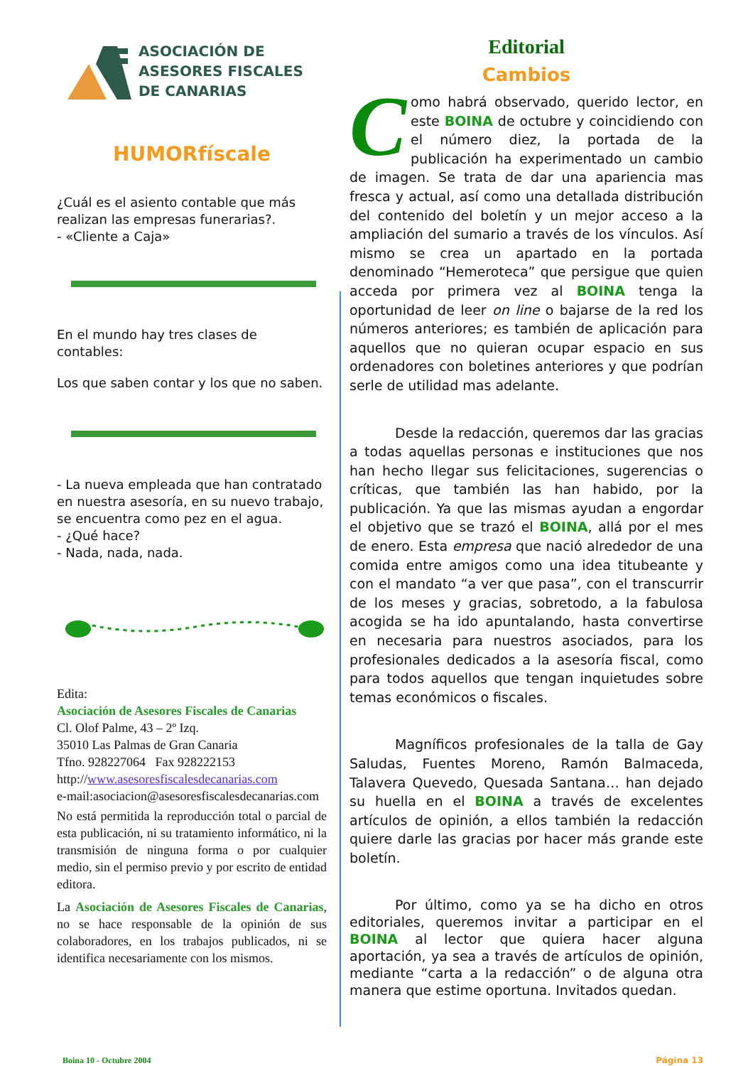ASOCIACIÓN DE
ASESORES FISCALES
DE CANARIAS
HUMORfíscale
¿Cuál es el asiento contable que más realizan las empresas funerarias?.
- «Cliente a Caja»
En el mundo hay tres clases de contables:
Los que saben contar y los que no saben.
- La nueva empleada que han contratado en nuestra asesoría, en su nuevo trabajo, se encuentra como pez en el agua.
- ¿Qué hace?
- Nada, nada, nada.
Edita:
Asociación de Asesores Fiscales de Canarias
Cl. Olof Palme, 43 – 2º Izq.
35010 Las Palmas de Gran Canaria
Tfno. 928227064 Fax 928222153
http://www.asesoresfiscalesdecanarias.com
e-mail:asociacion@asesoresfiscalesdecanarias.com
No está permitida la reproducción total o parcial de esta publicación, ni su tratamiento informático, ni la transmisión de ninguna forma o por cualquier medio, sin el permiso previo y por escrito de entidad editora.
La Asociación de Asesores Fiscales de Canarias, no se hace responsable de la opinión de sus colaboradores, en los trabajos publicados, ni se identifica necesariamente con los mismos.
Editorial
Cambios
Como habrá observado, querido lector, en este BOINA de octubre y coincidiendo con el número diez, la portada de la publicación ha experimentado un cambio de imagen. Se trata de dar una apariencia mas fresca y actual, así como una detallada distribución del contenido del boletín y un mejor acceso a la ampliación del sumario a través de los vínculos. Así mismo se crea un apartado en la portada denominado “Hemeroteca” que persigue que quien acceda por primera vez al BOINA tenga la oportunidad de leer on line o bajarse de la red los números anteriores; es también de aplicación para aquellos que no quieran ocupar espacio en sus ordenadores con boletines anteriores y que podrían serle de utilidad mas adelante.
Desde la redacción, queremos dar las gracias a todas aquellas personas e instituciones que nos han hecho llegar sus felicitaciones, sugerencias o críticas, que también las han habido, por la publicación. Ya que las mismas ayudan a engordar el objetivo que se trazó el BOINA, allá por el mes de enero. Esta empresa que nació alrededor de una comida entre amigos como una idea titubeante y con el mandato “a ver que pasa”, con el transcurrir de los meses y gracias, sobretodo, a la fabulosa acogida se ha ido apuntalando, hasta convertirse en necesaria para nuestros asociados, para los profesionales dedicados a la asesoría fiscal, como para todos aquellos que tengan inquietudes sobre temas económicos o fiscales.
Magníficos profesionales de la talla de Gay Saludas, Fuentes Moreno, Ramón Balmaceda, Talavera Quevedo, Quesada Santana… han dejado su huella en el BOINA a través de excelentes artículos de opinión, a ellos también la redacción quiere darle las gracias por hacer más grande este boletín.
Por último, como ya se ha dicho en otros editoriales, queremos invitar a participar en el BOINA al lector que quiera hacer alguna aportación, ya sea a través de artículos de opinión, mediante “carta a la redacción” o de alguna otra manera que estime oportuna. Invitados quedan.
Boina 10 - Octubre 2004 Página 13